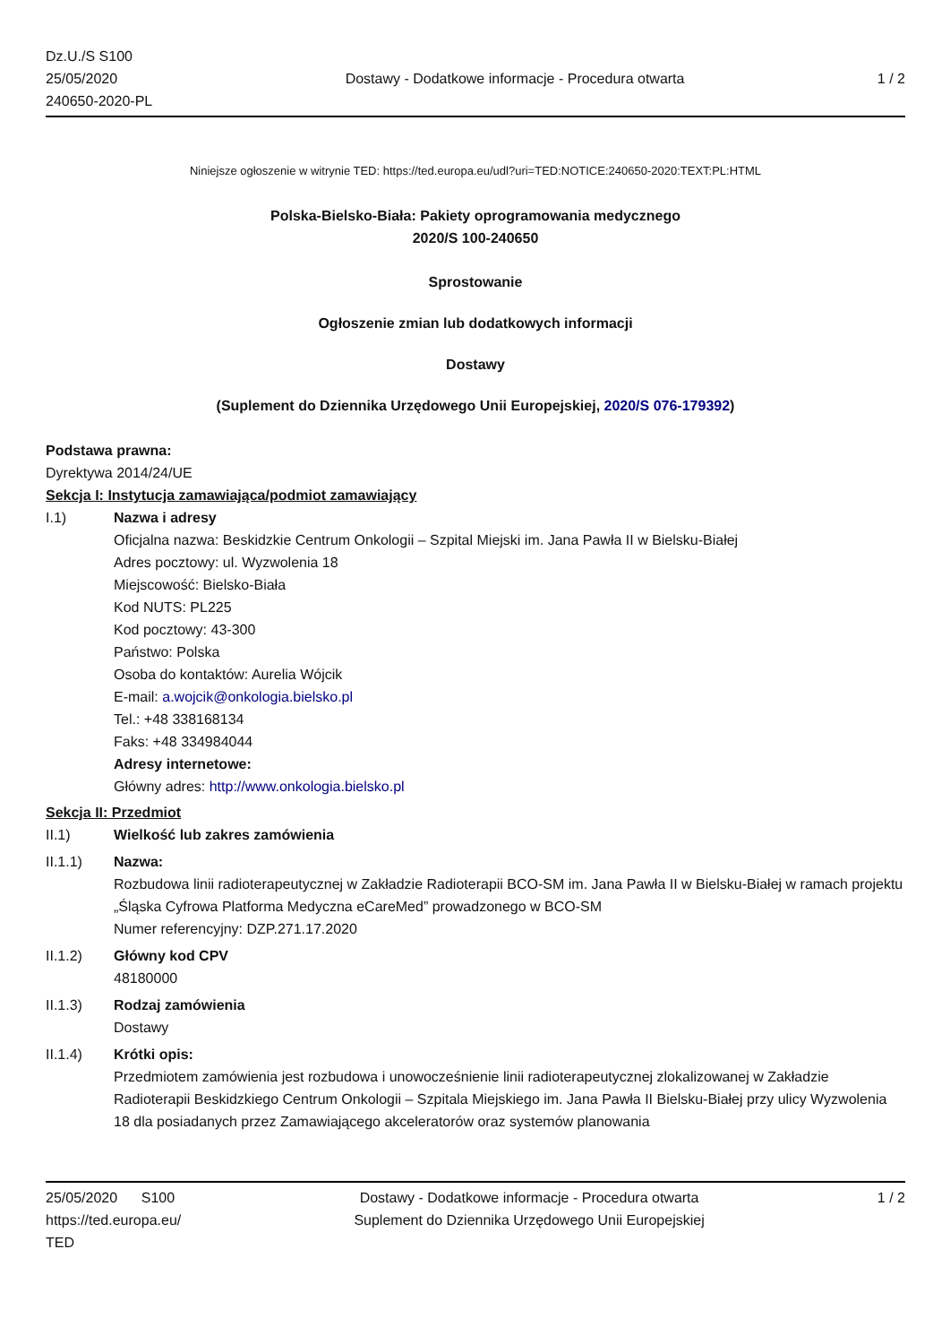Dz.U./S S100
25/05/2020
240650-2020-PL
Dostawy - Dodatkowe informacje - Procedura otwarta
1 / 2
Niniejsze ogłoszenie w witrynie TED: https://ted.europa.eu/udl?uri=TED:NOTICE:240650-2020:TEXT:PL:HTML
Polska-Bielsko-Biała: Pakiety oprogramowania medycznego
2020/S 100-240650
Sprostowanie
Ogłoszenie zmian lub dodatkowych informacji
Dostawy
(Suplement do Dziennika Urzędowego Unii Europejskiej, 2020/S 076-179392)
Podstawa prawna:
Dyrektywa 2014/24/UE
Sekcja I: Instytucja zamawiająca/podmiot zamawiający
I.1) Nazwa i adresy
Oficjalna nazwa: Beskidzkie Centrum Onkologii – Szpital Miejski im. Jana Pawła II w Bielsku-Białej
Adres pocztowy: ul. Wyzwolenia 18
Miejscowość: Bielsko-Biała
Kod NUTS: PL225
Kod pocztowy: 43-300
Państwo: Polska
Osoba do kontaktów: Aurelia Wójcik
E-mail: a.wojcik@onkologia.bielsko.pl
Tel.: +48 338168134
Faks: +48 334984044
Adresy internetowe:
Główny adres: http://www.onkologia.bielsko.pl
Sekcja II: Przedmiot
II.1) Wielkość lub zakres zamówienia
II.1.1) Nazwa:
Rozbudowa linii radioterapeutycznej w Zakładzie Radioterapii BCO-SM im. Jana Pawła II w Bielsku-Białej w ramach projektu „Śląska Cyfrowa Platforma Medyczna eCareMed” prowadzonego w BCO-SM
Numer referencyjny: DZP.271.17.2020
II.1.2) Główny kod CPV
48180000
II.1.3) Rodzaj zamówienia
Dostawy
II.1.4) Krótki opis:
Przedmiotem zamówienia jest rozbudowa i unowocześnienie linii radioterapeutycznej zlokalizowanej w Zakładzie Radioterapii Beskidzkiego Centrum Onkologii – Szpitala Miejskiego im. Jana Pawła II Bielsku-Białej przy ulicy Wyzwolenia 18 dla posiadanych przez Zamawiającego akceleratorów oraz systemów planowania
25/05/2020 S100
https://ted.europa.eu/
TED
Dostawy - Dodatkowe informacje - Procedura otwarta
Suplement do Dziennika Urzędowego Unii Europejskiej
1 / 2